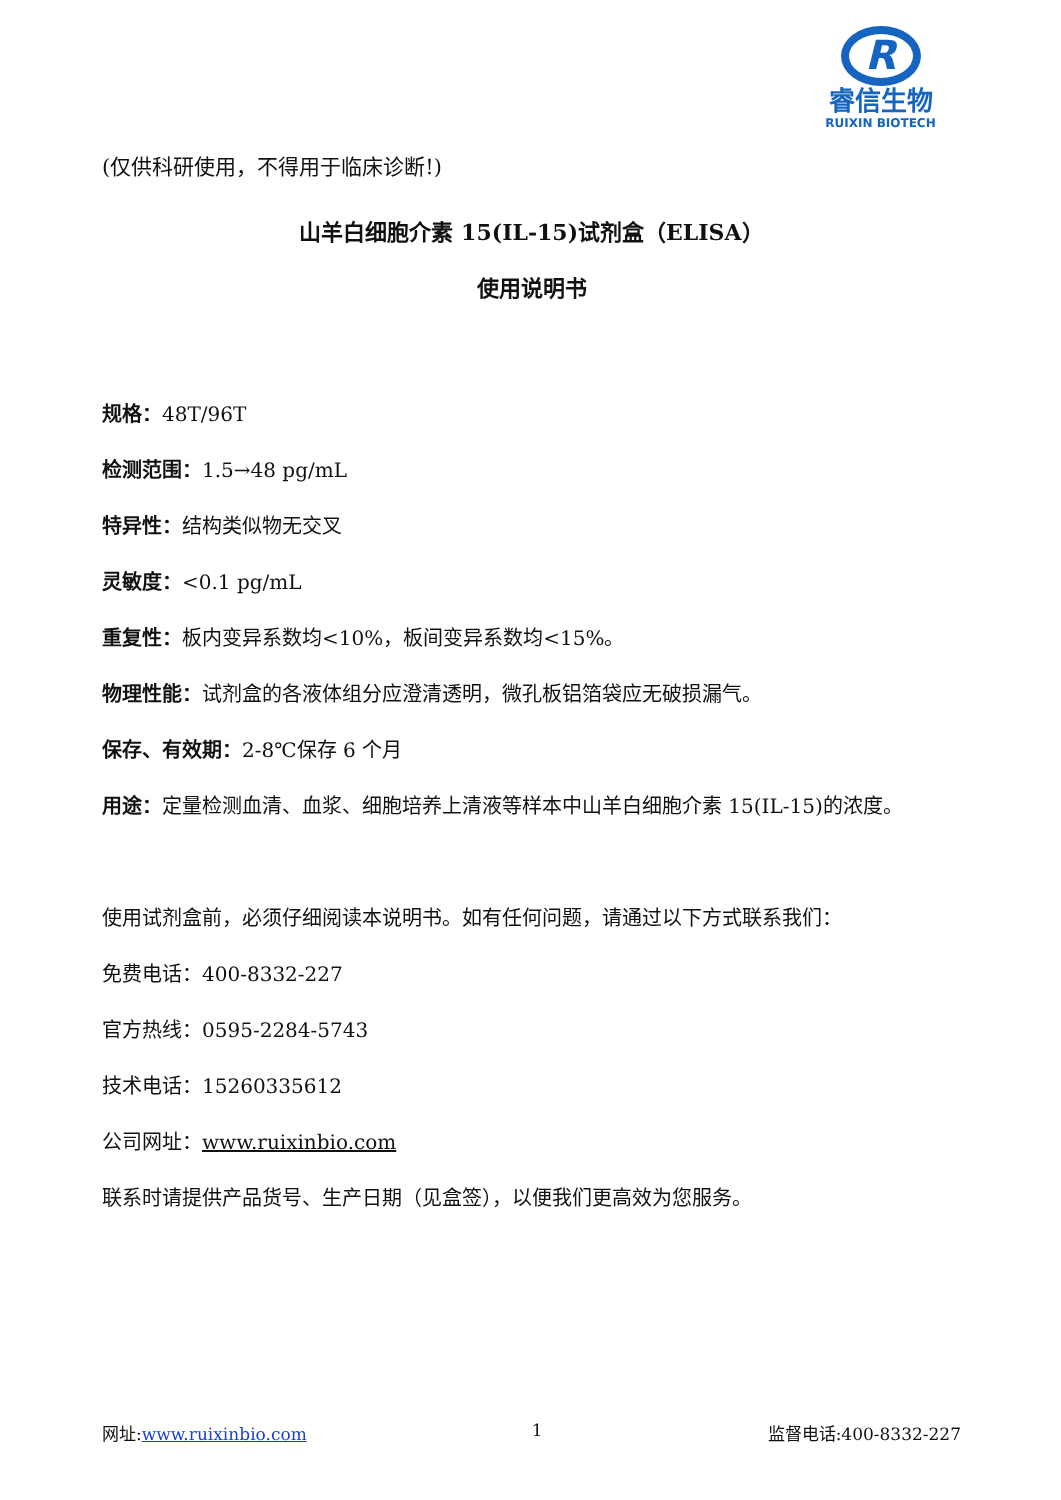R
睿信生物
RUIXIN BIOTECH
(仅供科研使用，不得用于临床诊断!)
山羊白细胞介素 15(IL-15)试剂盒（ELISA）
使用说明书
规格：48T/96T
检测范围：1.5→48 pg/mL
特异性：结构类似物无交叉
灵敏度：<0.1 pg/mL
重复性：板内变异系数均<10%，板间变异系数均<15%。
物理性能：试剂盒的各液体组分应澄清透明，微孔板铝箔袋应无破损漏气。
保存、有效期：2-8℃保存 6 个月
用途：定量检测血清、血浆、细胞培养上清液等样本中山羊白细胞介素 15(IL-15)的浓度。
使用试剂盒前，必须仔细阅读本说明书。如有任何问题，请通过以下方式联系我们：
免费电话：400-8332-227
官方热线：0595-2284-5743
技术电话：15260335612
公司网址：www.ruixinbio.com
联系时请提供产品货号、生产日期（见盒签），以便我们更高效为您服务。
网址:www.ruixinbio.com 1 监督电话:400-8332-227